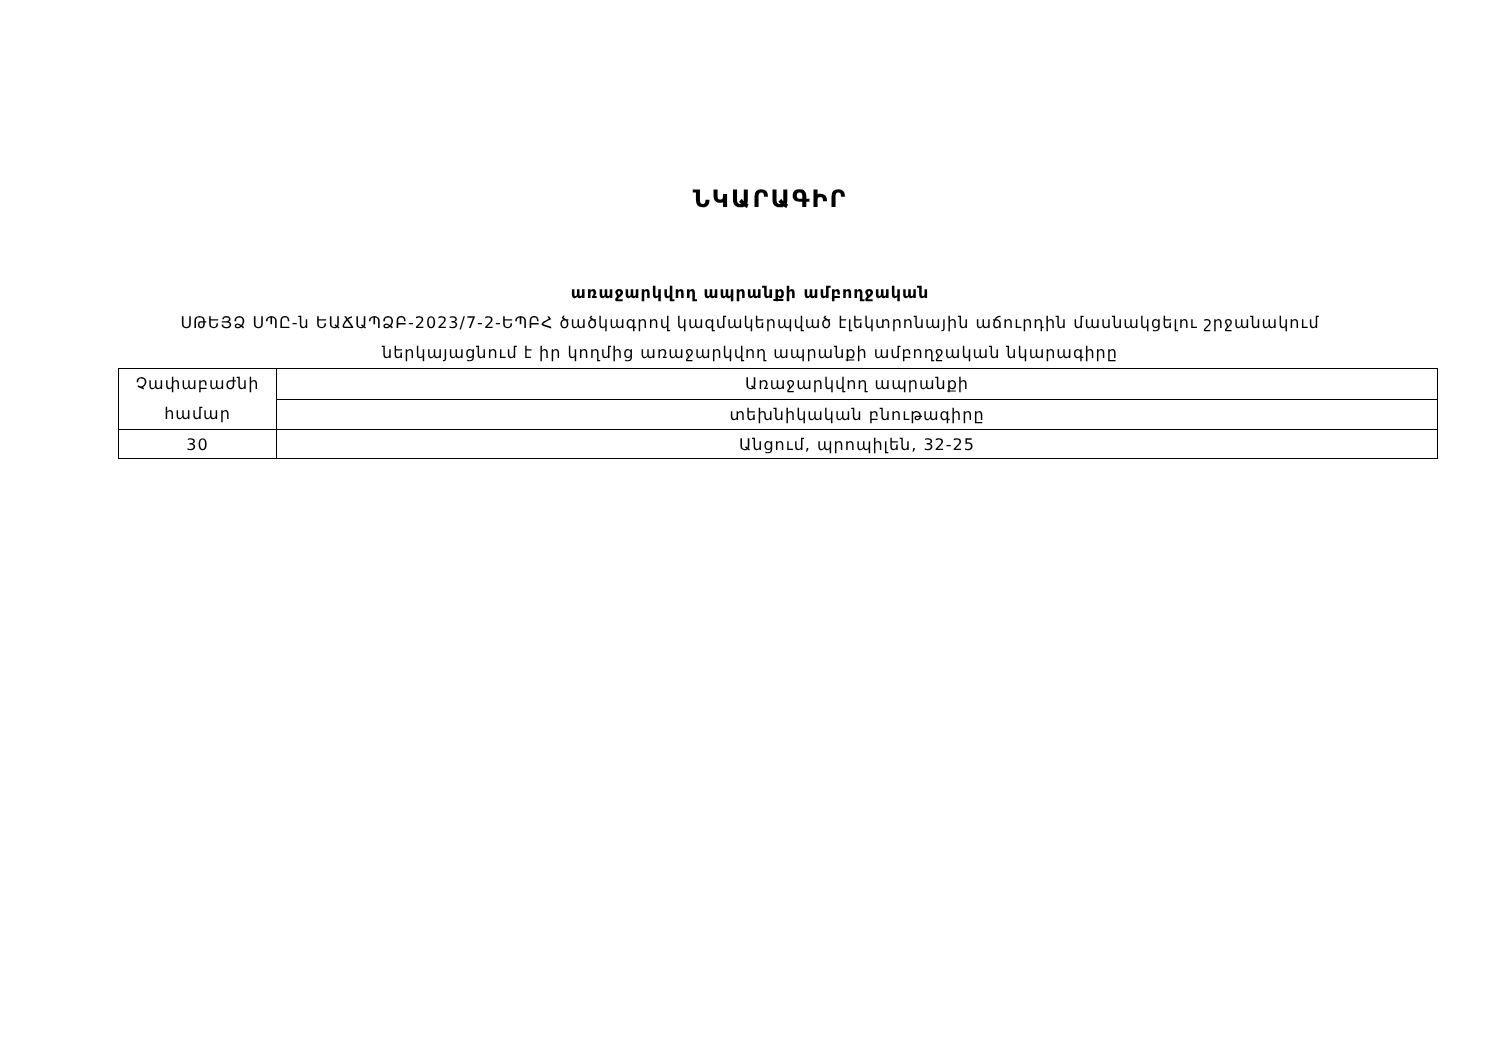ՆԿԱՐԱԳԻՐ
առաջարկվող ապրանքի ամբողջական
ՍԹԵՅՁ ՍՊԸ-ն ԵԱՃԱՊՁԲ-2023/7-2-ԵՊԲՀ ծածկագրով կազմակերպված էլեկտրոնային աճուրդին մասնակցելու շրջանակում
ներկայացնում է իր կողմից առաջարկվող ապրանքի ամբողջական նկարագիրը
| Չափաբաժնի համար | Առաջարկվող ապրանքի |
| | տեխնիկական բնութագիրը |
| 30 | Անցում, պրոպիլեն, 32-25 |